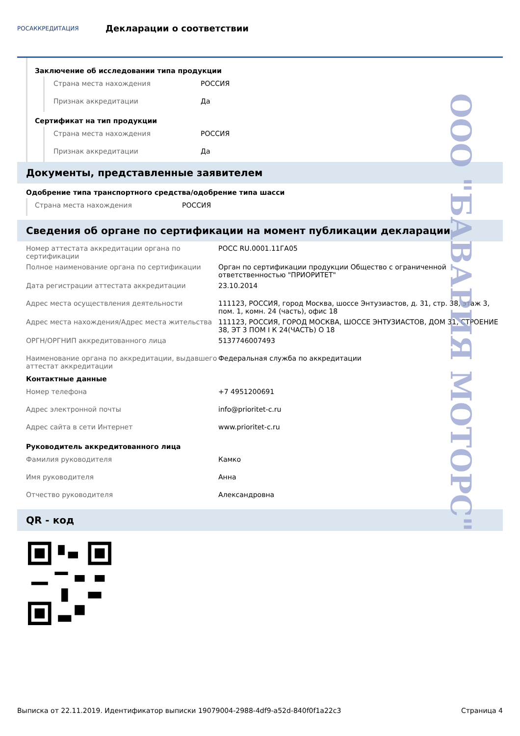РОСАККРЕДИТАЦИЯ
Декларации о соответствии
Заключение об исследовании типа продукции
Страна места нахождения РОССИЯ
Признак аккредитации Да
Сертификат на тип продукции
Страна места нахождения РОССИЯ
Признак аккредитации Да
Документы, представленные заявителем
Одобрение типа транспортного средства/одобрение типа шасси
Страна места нахождения РОССИЯ
Сведения об органе по сертификации на момент публикации декларации
Номер аттестата аккредитации органа по сертификации
РОСС RU.0001.11ГА05
Полное наименование органа по сертификации Орган по сертификации продукции Общество с ограниченной ответственностью "ПРИОРИТЕТ"
Дата регистрации аттестата аккредитации 23.10.2014
Адрес места осуществления деятельности 111123, РОССИЯ, город Москва, шоссе Энтузиастов, д. 31, стр. 38, этаж 3, пом. 1, комн. 24 (часть), офис 18
Адрес места нахождения/Адрес места жительства 111123, РОССИЯ, ГОРОД МОСКВА, ШОССЕ ЭНТУЗИАСТОВ, ДОМ 31, СТРОЕНИЕ 38, ЭТ 3 ПОМ I К 24(ЧАСТЬ) О 18
ОРГН/ОРГНИП аккредитованного лица 5137746007493
Наименование органа по аккредитации, выдавшего аттестат аккредитации
Федеральная служба по аккредитации
Контактные данные
Номер телефона +7 4951200691
Адрес электронной почты info@prioritet-c.ru
Адрес сайта в сети Интернет www.prioritet-c.ru
Руководитель аккредитованного лица
Фамилия руководителя Камко
Имя руководителя Анна
Отчество руководителя Александровна
QR - код
ООО "БАВАРИЯ МОТОРС"
Выписка от 22.11.2019. Идентификатор выписки 19079004-2988-4df9-a52d-840f0f1a22c3 Страница 4